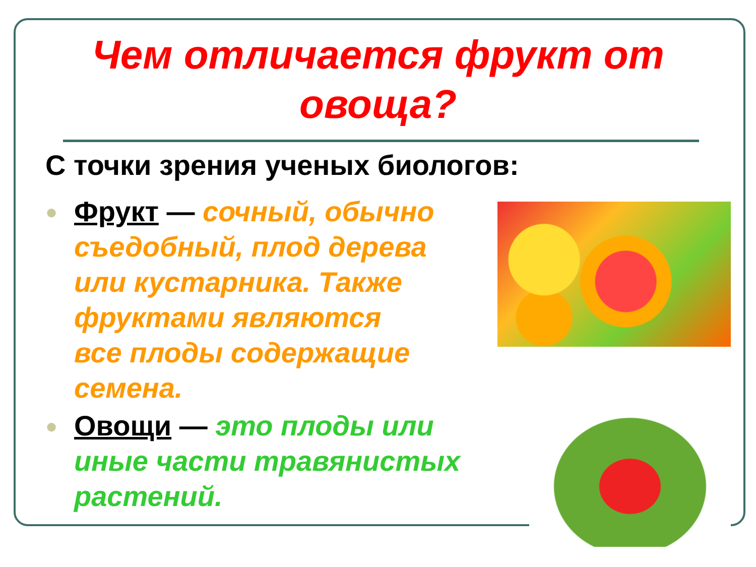Чем отличается фрукт от
овоща?
С точки зрения ученых биологов:
● Фрукт — сочный, обычно
съедобный, плод дерева
или кустарника. Также
фруктами являются
все плоды содержащие
семена.
● Овощи — это плоды или
иные части травянистых
растений.